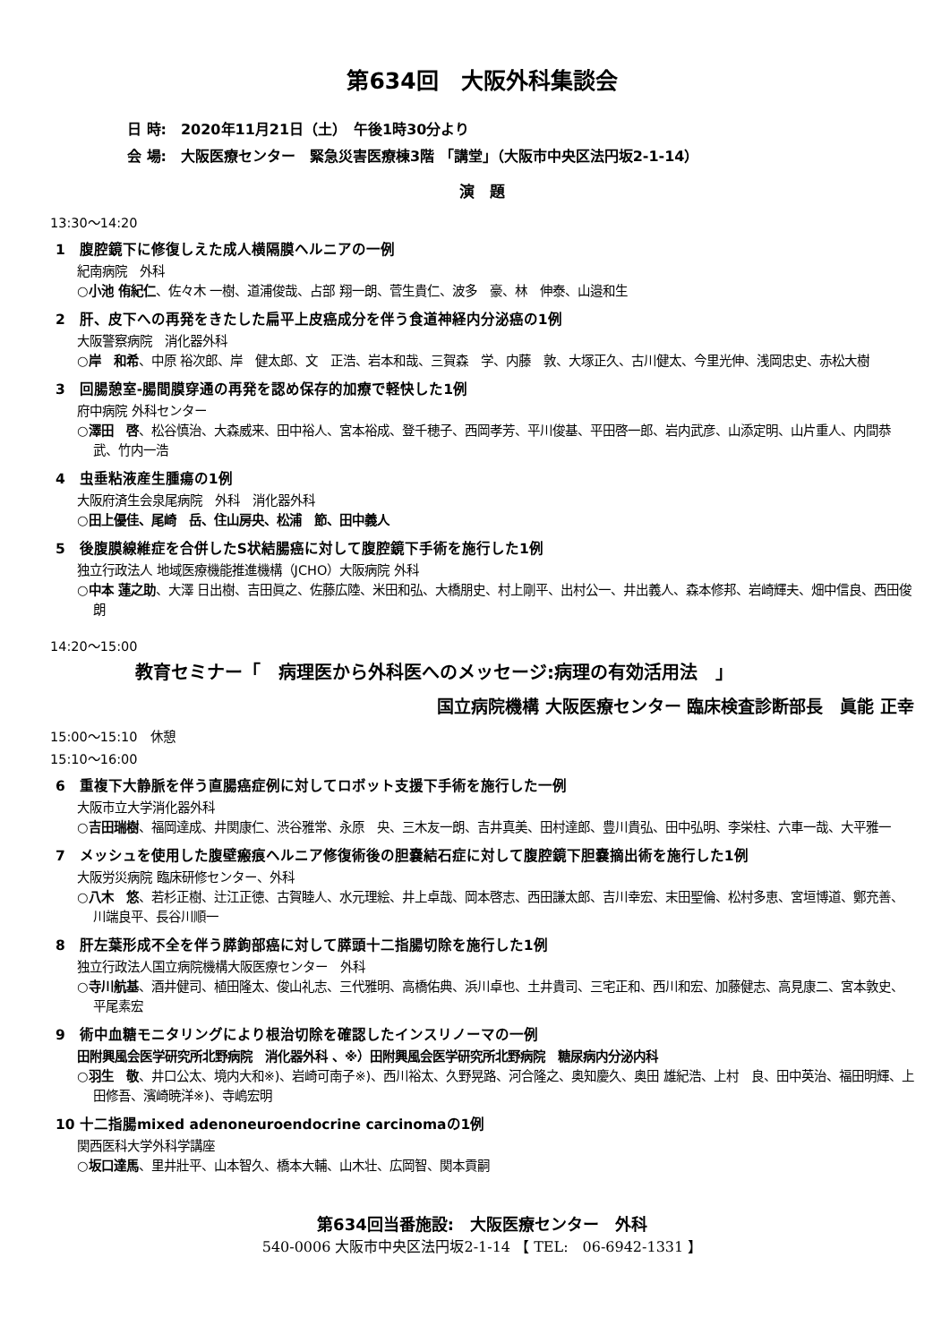第634回　大阪外科集談会
日 時:　2020年11月21日（土）　午後1時30分より
会 場:　大阪医療センター　緊急災害医療棟3階 「講堂」（大阪市中央区法円坂2-1-14）
演　題
13:30～14:20
1　腹腔鏡下に修復しえた成人横隔膜ヘルニアの一例
紀南病院　外科
○小池 侑紀仁、佐々木 一樹、道浦俊哉、占部 翔一朗、菅生貴仁、波多　豪、林　伸泰、山邉和生
2　肝、皮下への再発をきたした扁平上皮癌成分を伴う食道神経内分泌癌の1例
大阪警察病院　消化器外科
○岸　和希、中原 裕次郎、岸　健太郎、文　正浩、岩本和哉、三賀森　学、内藤　敦、大塚正久、古川健太、今里光伸、浅岡忠史、赤松大樹
3　回腸憩室-腸間膜穿通の再発を認め保存的加療で軽快した1例
府中病院 外科センター
○澤田　啓、松谷慎治、大森威来、田中裕人、宮本裕成、登千穂子、西岡孝芳、平川俊基、平田啓一郎、岩内武彦、山添定明、山片重人、内間恭武、竹内一浩
4　虫垂粘液産生腫瘍の1例
大阪府済生会泉尾病院　外科　消化器外科
○田上優佳、尾崎　岳、住山房央、松浦　節、田中義人
5　後腹膜線維症を合併したS状結腸癌に対して腹腔鏡下手術を施行した1例
独立行政法人 地域医療機能推進機構（JCHO）大阪病院 外科
○中本 蓮之助、大澤 日出樹、吉田眞之、佐藤広陸、米田和弘、大橋朋史、村上剛平、出村公一、井出義人、森本修邦、岩崎輝夫、畑中信良、西田俊朗
14:20～15:00
教育セミナー「　病理医から外科医へのメッセージ:病理の有効活用法　」
国立病院機構 大阪医療センター 臨床検査診断部長　眞能 正幸
15:00～15:10　休憩
15:10～16:00
6　重複下大静脈を伴う直腸癌症例に対してロボット支援下手術を施行した一例
大阪市立大学消化器外科
○吉田瑞樹、福岡達成、井関康仁、渋谷雅常、永原　央、三木友一朗、吉井真美、田村達郎、豊川貴弘、田中弘明、李栄柱、六車一哉、大平雅一
7　メッシュを使用した腹壁瘢痕ヘルニア修復術後の胆嚢結石症に対して腹腔鏡下胆嚢摘出術を施行した1例
大阪労災病院 臨床研修センター、外科
○八木　悠、若杉正樹、辻江正徳、古賀睦人、水元理絵、井上卓哉、岡本啓志、西田謙太郎、吉川幸宏、末田聖倫、松村多恵、宮垣博道、鄭充善、川端良平、長谷川順一
8　肝左葉形成不全を伴う膵鉤部癌に対して膵頭十二指腸切除を施行した1例
独立行政法人国立病院機構大阪医療センター　外科
○寺川航基、酒井健司、植田隆太、俊山礼志、三代雅明、高橋佑典、浜川卓也、土井貴司、三宅正和、西川和宏、加藤健志、高見康二、宮本敦史、平尾素宏
9　術中血糖モニタリングにより根治切除を確認したインスリノーマの一例
田附興風会医学研究所北野病院　消化器外科 、※）田附興風会医学研究所北野病院　糖尿病内分泌内科
○羽生　敬、井口公太、境内大和※)、岩崎可南子※)、西川裕太、久野晃路、河合隆之、奥知慶久、奥田 雄紀浩、上村　良、田中英治、福田明輝、上田修吾、濱崎暁洋※)、寺嶋宏明
10 十二指腸mixed adenoneuroendocrine carcinomaの1例
関西医科大学外科学講座
○坂口達馬、里井壯平、山本智久、橋本大輔、山木壮、広岡智、関本貢嗣
第634回当番施設:　大阪医療センター　外科
540-0006 大阪市中央区法円坂2-1-14 【 TEL:　06-6942-1331 】